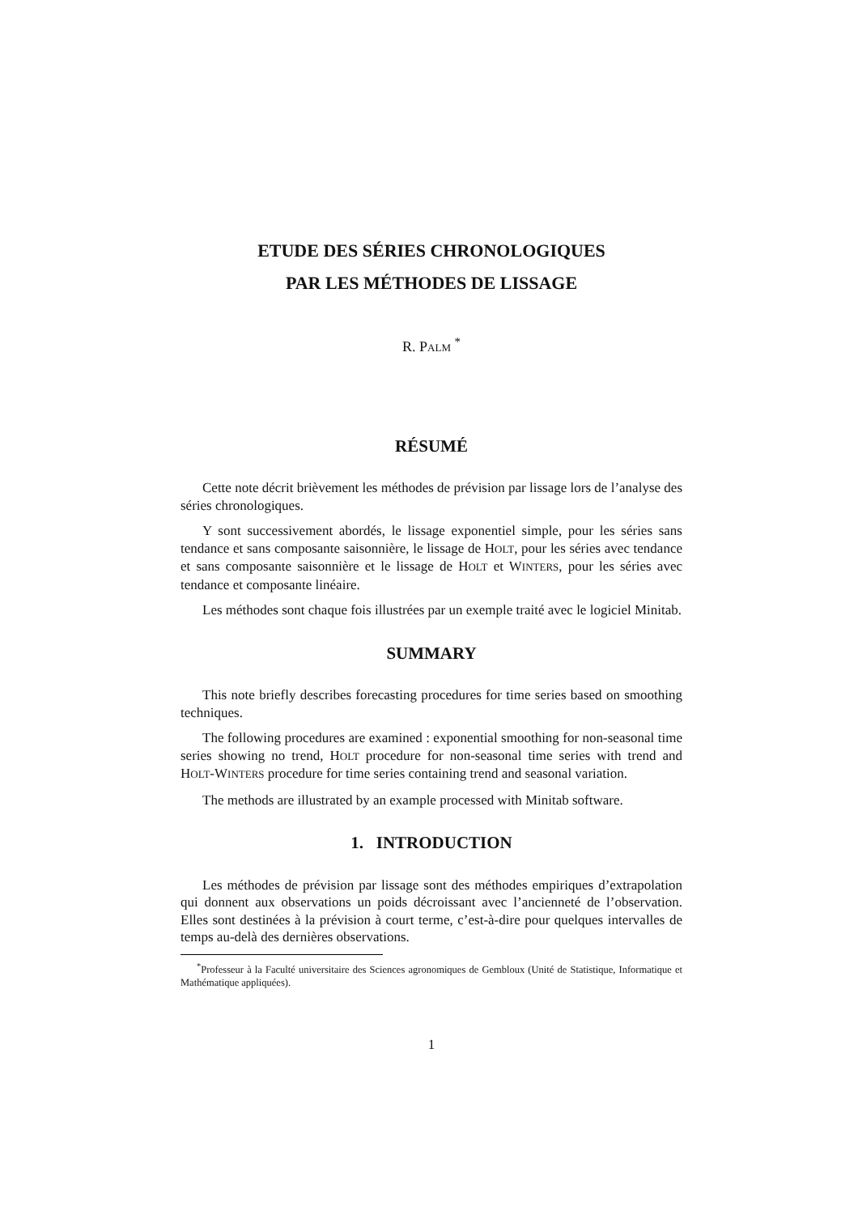ETUDE DES SÉRIES CHRONOLOGIQUES
PAR LES MÉTHODES DE LISSAGE
R. PALM <sup>*</sup>
RÉSUMÉ
Cette note décrit brièvement les méthodes de prévision par lissage lors de l’analyse des séries chronologiques.
Y sont successivement abordés, le lissage exponentiel simple, pour les séries sans tendance et sans composante saisonnière, le lissage de HOLT, pour les séries avec tendance et sans composante saisonnière et le lissage de HOLT et WINTERS, pour les séries avec tendance et composante linéaire.
Les méthodes sont chaque fois illustrées par un exemple traité avec le logiciel Minitab.
SUMMARY
This note briefly describes forecasting procedures for time series based on smoothing techniques.
The following procedures are examined : exponential smoothing for non-seasonal time series showing no trend, HOLT procedure for non-seasonal time series with trend and HOLT-WINTERS procedure for time series containing trend and seasonal variation.
The methods are illustrated by an example processed with Minitab software.
1. INTRODUCTION
Les méthodes de prévision par lissage sont des méthodes empiriques d’extrapolation qui donnent aux observations un poids décroissant avec l’ancienneté de l’observation. Elles sont destinées à la prévision à court terme, c’est-à-dire pour quelques intervalles de temps au-delà des dernières observations.
<sup>*</sup> Professeur à la Faculté universitaire des Sciences agronomiques de Gembloux (Unité de Statistique, Informatique et Mathématique appliquées).
1